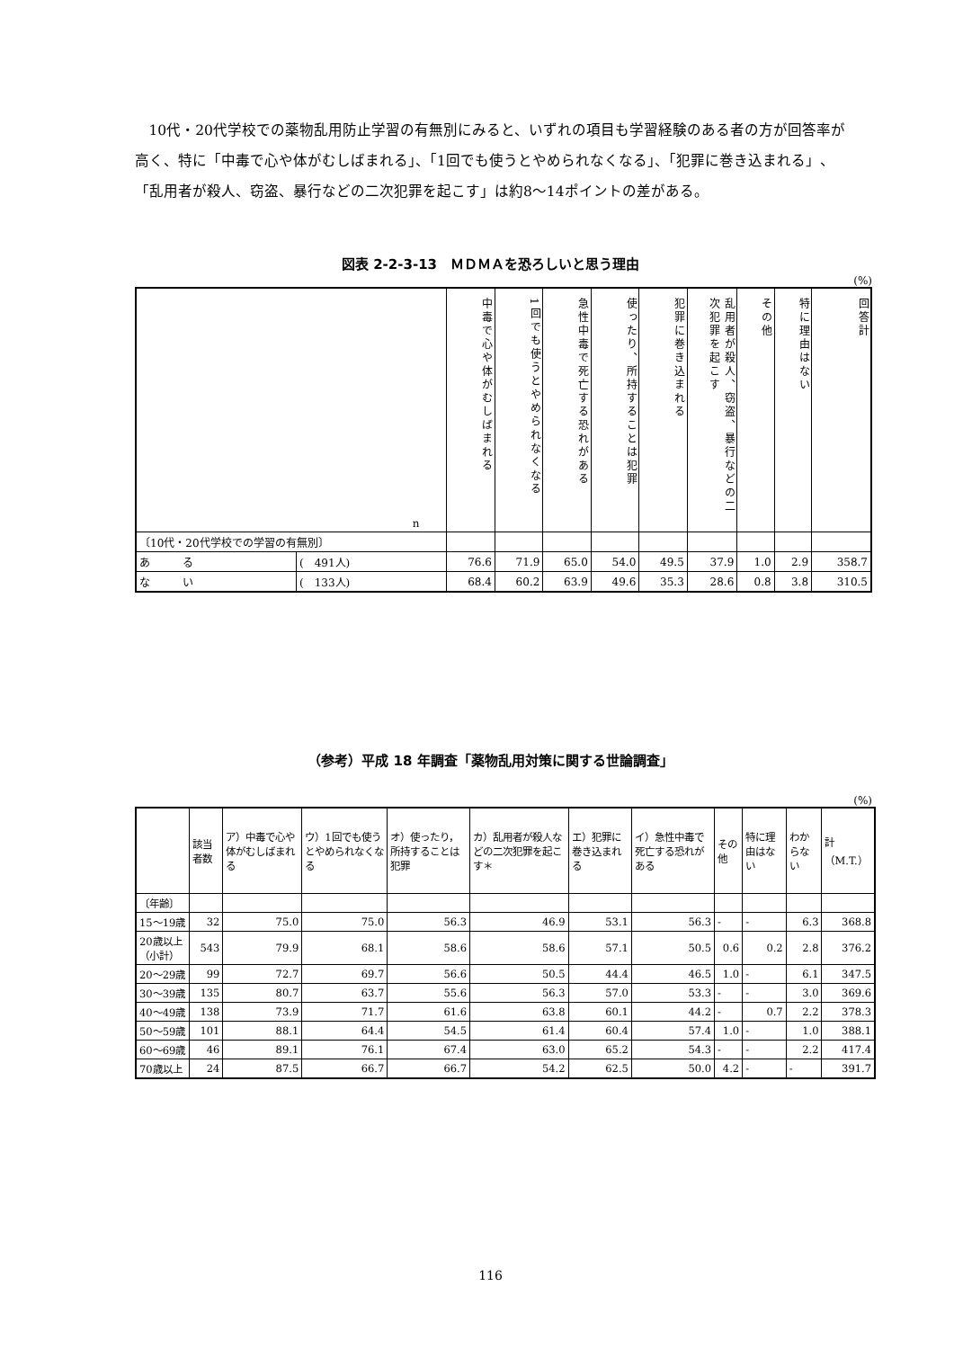10代・20代学校での薬物乱用防止学習の有無別にみると、いずれの項目も学習経験のある者の方が回答率が高く、特に「中毒で心や体がむしばまれる」、「1回でも使うとやめられなくなる」、「犯罪に巻き込まれる」、「乱用者が殺人、窃盗、暴行などの二次犯罪を起こす」は約8〜14ポイントの差がある。
図表 2-2-3-13　ＭＤＭＡを恐ろしいと思う理由
(%)
| n | | 中毒で心や体がむしばまれる | 1回でも使うとやめられなくなる | 急性中毒で死亡する恐れがある | 使ったり、所持することは犯罪 | 犯罪に巻き込まれる | 乱用者が殺人、窃盗、暴行などの二次犯罪を起こす | その他 | 特に理由はない | 回答計 |
| --- | --- | --- | --- | --- | --- | --- | --- | --- | --- | --- |
| 〔10代・20代学校での学習の有無別〕 | | | | | | | | | | |
| あ る | ( 491人) | 76.6 | 71.9 | 65.0 | 54.0 | 49.5 | 37.9 | 1.0 | 2.9 | 358.7 |
| な い | ( 133人) | 68.4 | 60.2 | 63.9 | 49.6 | 35.3 | 28.6 | 0.8 | 3.8 | 310.5 |
（参考）平成 18 年調査「薬物乱用対策に関する世論調査」
(%)
| | 該当者数 | ア）中毒で心や体がむしばまれる | ウ）1回でも使うとやめられなくなる | オ）使ったり，所持することは犯罪 | カ）乱用者が殺人などの二次犯罪を起こす＊ | エ）犯罪に巻き込まれる | イ）急性中毒で死亡する恐れがある | その他 | 特に理由はない | わからない | 計（M.T.） |
| --- | --- | --- | --- | --- | --- | --- | --- | --- | --- | --- | --- |
| 〔年齢〕 | | | | | | | | | | | |
| 15〜19歳 | 32 | 75.0 | 75.0 | 56.3 | 46.9 | 53.1 | 56.3 | - | - | 6.3 | 368.8 |
| 20歳以上（小計） | 543 | 79.9 | 68.1 | 58.6 | 58.6 | 57.1 | 50.5 | 0.6 | 0.2 | 2.8 | 376.2 |
| 20〜29歳 | 99 | 72.7 | 69.7 | 56.6 | 50.5 | 44.4 | 46.5 | 1.0 | - | 6.1 | 347.5 |
| 30〜39歳 | 135 | 80.7 | 63.7 | 55.6 | 56.3 | 57.0 | 53.3 | - | - | 3.0 | 369.6 |
| 40〜49歳 | 138 | 73.9 | 71.7 | 61.6 | 63.8 | 60.1 | 44.2 | - | 0.7 | 2.2 | 378.3 |
| 50〜59歳 | 101 | 88.1 | 64.4 | 54.5 | 61.4 | 60.4 | 57.4 | 1.0 | - | 1.0 | 388.1 |
| 60〜69歳 | 46 | 89.1 | 76.1 | 67.4 | 63.0 | 65.2 | 54.3 | - | - | 2.2 | 417.4 |
| 70歳以上 | 24 | 87.5 | 66.7 | 66.7 | 54.2 | 62.5 | 50.0 | 4.2 | - | - | 391.7 |
116